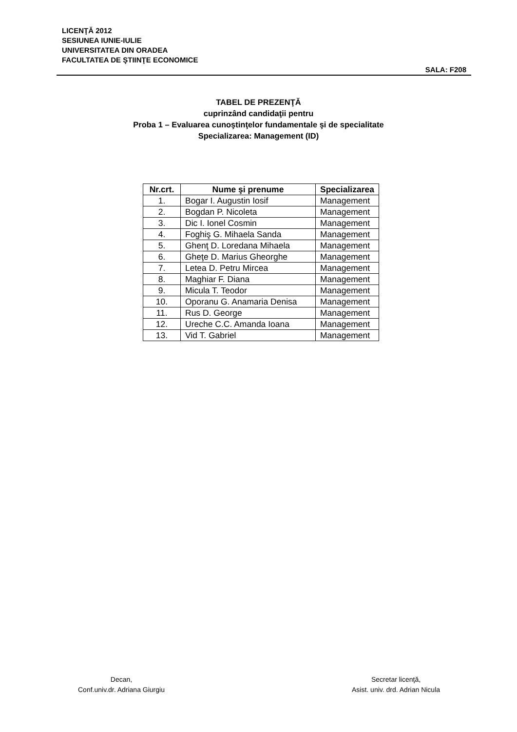LICENŢĂ 2012
SESIUNEA IUNIE-IULIE
UNIVERSITATEA DIN ORADEA
FACULTATEA DE ŞTIINŢE ECONOMICE
SALA: F208
TABEL DE PREZENŢĂ
cuprinzând candidaţii pentru
Proba 1 – Evaluarea cunoştinţelor fundamentale şi de specialitate
Specializarea: Management (ID)
| Nr.crt. | Nume şi prenume | Specializarea |
| --- | --- | --- |
| 1. | Bogar I. Augustin Iosif | Management |
| 2. | Bogdan P. Nicoleta | Management |
| 3. | Dic I. Ionel Cosmin | Management |
| 4. | Foghiş G. Mihaela Sanda | Management |
| 5. | Ghenţ D. Loredana Mihaela | Management |
| 6. | Gheţe D. Marius Gheorghe | Management |
| 7. | Letea D. Petru Mircea | Management |
| 8. | Maghiar F. Diana | Management |
| 9. | Micula T. Teodor | Management |
| 10. | Oporanu G. Anamaria Denisa | Management |
| 11. | Rus D. George | Management |
| 12. | Ureche C.C. Amanda Ioana | Management |
| 13. | Vid T. Gabriel | Management |
Decan,
Conf.univ.dr. Adriana Giurgiu
Secretar licenţă,
Asist. univ. drd. Adrian Nicula